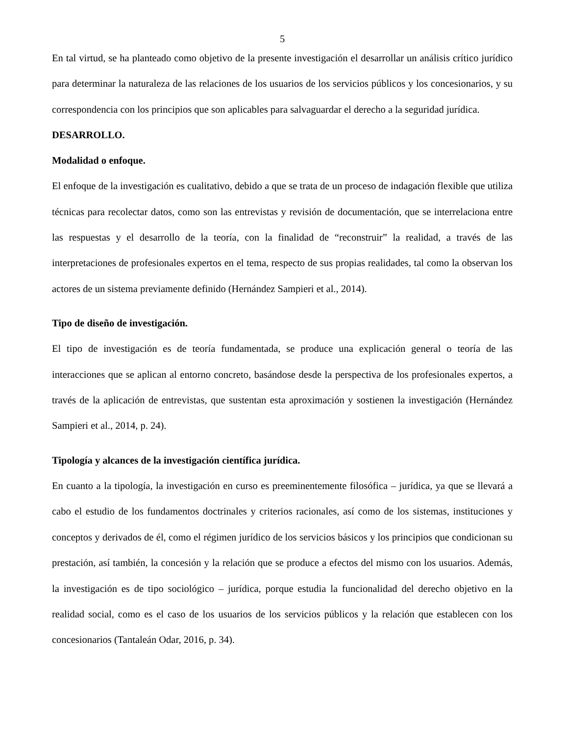5
En tal virtud, se ha planteado como objetivo de la presente investigación el desarrollar un análisis crítico jurídico para determinar la naturaleza de las relaciones de los usuarios de los servicios públicos y los concesionarios, y su correspondencia con los principios que son aplicables para salvaguardar el derecho a la seguridad jurídica.
DESARROLLO.
Modalidad o enfoque.
El enfoque de la investigación es cualitativo, debido a que se trata de un proceso de indagación flexible que utiliza técnicas para recolectar datos, como son las entrevistas y revisión de documentación, que se interrelaciona entre las respuestas y el desarrollo de la teoría, con la finalidad de “reconstruir” la realidad, a través de las interpretaciones de profesionales expertos en el tema, respecto de sus propias realidades, tal como la observan los actores de un sistema previamente definido (Hernández Sampieri et al., 2014).
Tipo de diseño de investigación.
El tipo de investigación es de teoría fundamentada, se produce una explicación general o teoría de las interacciones que se aplican al entorno concreto, basándose desde la perspectiva de los profesionales expertos, a través de la aplicación de entrevistas, que sustentan esta aproximación y sostienen la investigación (Hernández Sampieri et al., 2014, p. 24).
Tipología y alcances de la investigación científica jurídica.
En cuanto a la tipología, la investigación en curso es preeminentemente filosófica – jurídica, ya que se llevará a cabo el estudio de los fundamentos doctrinales y criterios racionales, así como de los sistemas, instituciones y conceptos y derivados de él, como el régimen jurídico de los servicios básicos y los principios que condicionan su prestación, así también, la concesión y la relación que se produce a efectos del mismo con los usuarios. Además, la investigación es de tipo sociológico – jurídica, porque estudia la funcionalidad del derecho objetivo en la realidad social, como es el caso de los usuarios de los servicios públicos y la relación que establecen con los concesionarios (Tantaleán Odar, 2016, p. 34).